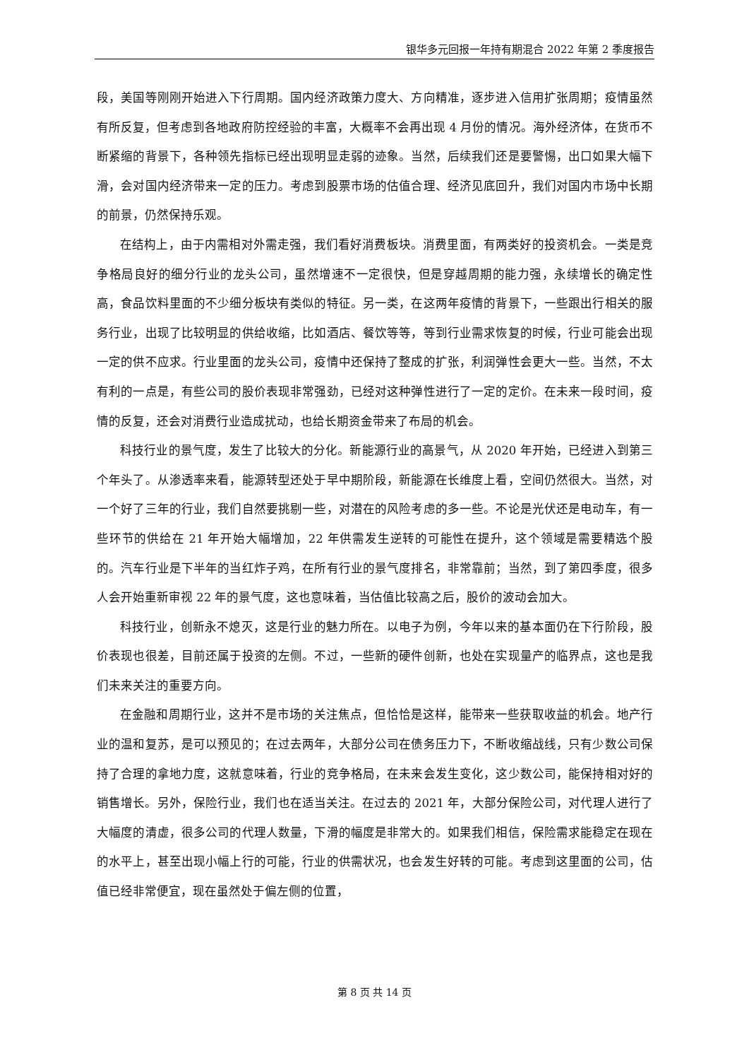银华多元回报一年持有期混合 2022 年第 2 季度报告
段，美国等刚刚开始进入下行周期。国内经济政策力度大、方向精准，逐步进入信用扩张周期；疫情虽然有所反复，但考虑到各地政府防控经验的丰富，大概率不会再出现 4 月份的情况。海外经济体，在货币不断紧缩的背景下，各种领先指标已经出现明显走弱的迹象。当然，后续我们还是要警惕，出口如果大幅下滑，会对国内经济带来一定的压力。考虑到股票市场的估值合理、经济见底回升，我们对国内市场中长期的前景，仍然保持乐观。
在结构上，由于内需相对外需走强，我们看好消费板块。消费里面，有两类好的投资机会。一类是竞争格局良好的细分行业的龙头公司，虽然增速不一定很快，但是穿越周期的能力强，永续增长的确定性高，食品饮料里面的不少细分板块有类似的特征。另一类，在这两年疫情的背景下，一些跟出行相关的服务行业，出现了比较明显的供给收缩，比如酒店、餐饮等等，等到行业需求恢复的时候，行业可能会出现一定的供不应求。行业里面的龙头公司，疫情中还保持了整成的扩张，利润弹性会更大一些。当然，不太有利的一点是，有些公司的股价表现非常强劲，已经对这种弹性进行了一定的定价。在未来一段时间，疫情的反复，还会对消费行业造成扰动，也给长期资金带来了布局的机会。
科技行业的景气度，发生了比较大的分化。新能源行业的高景气，从 2020 年开始，已经进入到第三个年头了。从渗透率来看，能源转型还处于早中期阶段，新能源在长维度上看，空间仍然很大。当然，对一个好了三年的行业，我们自然要挑剔一些，对潜在的风险考虑的多一些。不论是光伏还是电动车，有一些环节的供给在 21 年开始大幅增加，22 年供需发生逆转的可能性在提升，这个领域是需要精选个股的。汽车行业是下半年的当红炸子鸡，在所有行业的景气度排名，非常靠前；当然，到了第四季度，很多人会开始重新审视 22 年的景气度，这也意味着，当估值比较高之后，股价的波动会加大。
科技行业，创新永不熄灭，这是行业的魅力所在。以电子为例，今年以来的基本面仍在下行阶段，股价表现也很差，目前还属于投资的左侧。不过，一些新的硬件创新，也处在实现量产的临界点，这也是我们未来关注的重要方向。
在金融和周期行业，这并不是市场的关注焦点，但恰恰是这样，能带来一些获取收益的机会。地产行业的温和复苏，是可以预见的；在过去两年，大部分公司在债务压力下，不断收缩战线，只有少数公司保持了合理的拿地力度，这就意味着，行业的竞争格局，在未来会发生变化，这少数公司，能保持相对好的销售增长。另外，保险行业，我们也在适当关注。在过去的 2021 年，大部分保险公司，对代理人进行了大幅度的清虚，很多公司的代理人数量，下滑的幅度是非常大的。如果我们相信，保险需求能稳定在现在的水平上，甚至出现小幅上行的可能，行业的供需状况，也会发生好转的可能。考虑到这里面的公司，估值已经非常便宜，现在虽然处于偏左侧的位置，
第 8 页 共 14 页